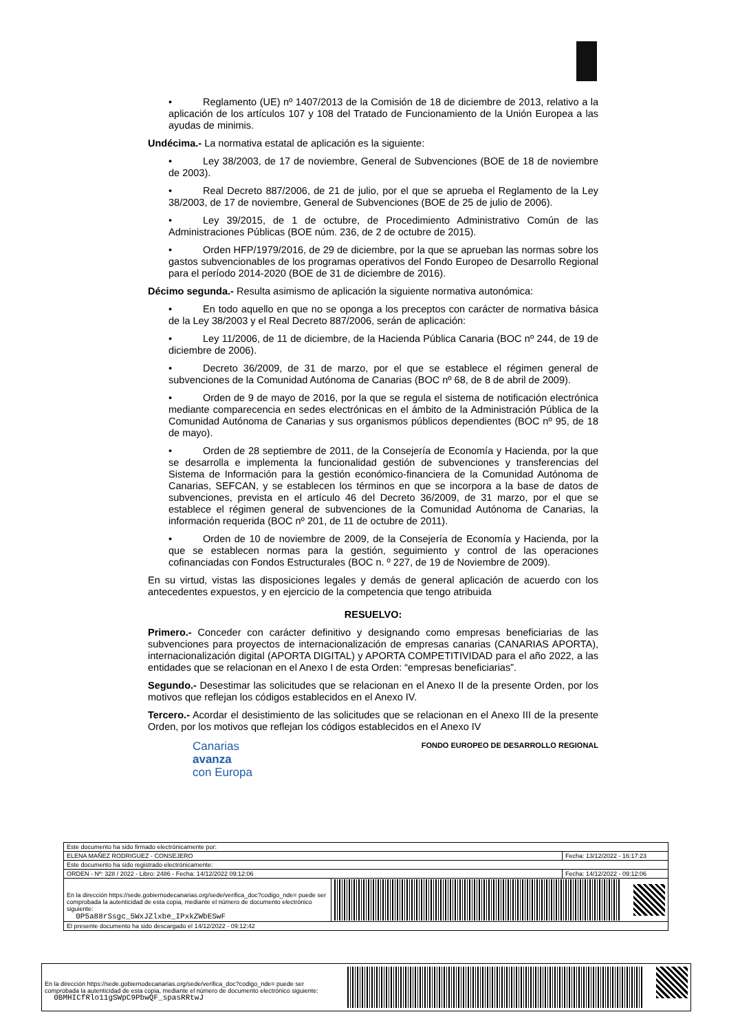• Reglamento (UE) nº 1407/2013 de la Comisión de 18 de diciembre de 2013, relativo a la aplicación de los artículos 107 y 108 del Tratado de Funcionamiento de la Unión Europea a las ayudas de minimis.
Undécima.- La normativa estatal de aplicación es la siguiente:
• Ley 38/2003, de 17 de noviembre, General de Subvenciones (BOE de 18 de noviembre de 2003).
• Real Decreto 887/2006, de 21 de julio, por el que se aprueba el Reglamento de la Ley 38/2003, de 17 de noviembre, General de Subvenciones (BOE de 25 de julio de 2006).
• Ley 39/2015, de 1 de octubre, de Procedimiento Administrativo Común de las Administraciones Públicas (BOE núm. 236, de 2 de octubre de 2015).
• Orden HFP/1979/2016, de 29 de diciembre, por la que se aprueban las normas sobre los gastos subvencionables de los programas operativos del Fondo Europeo de Desarrollo Regional para el período 2014-2020 (BOE de 31 de diciembre de 2016).
Décimo segunda.- Resulta asimismo de aplicación la siguiente normativa autonómica:
• En todo aquello en que no se oponga a los preceptos con carácter de normativa básica de la Ley 38/2003 y el Real Decreto 887/2006, serán de aplicación:
• Ley 11/2006, de 11 de diciembre, de la Hacienda Pública Canaria (BOC nº 244, de 19 de diciembre de 2006).
• Decreto 36/2009, de 31 de marzo, por el que se establece el régimen general de subvenciones de la Comunidad Autónoma de Canarias (BOC nº 68, de 8 de abril de 2009).
• Orden de 9 de mayo de 2016, por la que se regula el sistema de notificación electrónica mediante comparecencia en sedes electrónicas en el ámbito de la Administración Pública de la Comunidad Autónoma de Canarias y sus organismos públicos dependientes (BOC nº 95, de 18 de mayo).
• Orden de 28 septiembre de 2011, de la Consejería de Economía y Hacienda, por la que se desarrolla e implementa la funcionalidad gestión de subvenciones y transferencias del Sistema de Información para la gestión económico-financiera de la Comunidad Autónoma de Canarias, SEFCAN, y se establecen los términos en que se incorpora a la base de datos de subvenciones, prevista en el artículo 46 del Decreto 36/2009, de 31 marzo, por el que se establece el régimen general de subvenciones de la Comunidad Autónoma de Canarias, la información requerida (BOC nº 201, de 11 de octubre de 2011).
• Orden de 10 de noviembre de 2009, de la Consejería de Economía y Hacienda, por la que se establecen normas para la gestión, seguimiento y control de las operaciones cofinanciadas con Fondos Estructurales (BOC n. º 227, de 19 de Noviembre de 2009).
En su virtud, vistas las disposiciones legales y demás de general aplicación de acuerdo con los antecedentes expuestos, y en ejercicio de la competencia que tengo atribuida
RESUELVO:
Primero.- Conceder con carácter definitivo y designando como empresas beneficiarias de las subvenciones para proyectos de internacionalización de empresas canarias (CANARIAS APORTA), internacionalización digital (APORTA DIGITAL) y APORTA COMPETITIVIDAD para el año 2022, a las entidades que se relacionan en el Anexo I de esta Orden: “empresas beneficiarias”.
Segundo.- Desestimar las solicitudes que se relacionan en el Anexo II de la presente Orden, por los motivos que reflejan los códigos establecidos en el Anexo IV.
Tercero.- Acordar el desistimiento de las solicitudes que se relacionan en el Anexo III de la presente Orden, por los motivos que reflejan los códigos establecidos en el Anexo IV
Canarias
avanza
con Europa
FONDO EUROPEO DE DESARROLLO REGIONAL
| Este documento ha sido firmado electrónicamente por: | | |
| ELENA MAÑEZ RODRIGUEZ - CONSEJERO | | Fecha: 13/12/2022 - 16:17:23 |
| Este documento ha sido registrado electrónicamente: | | |
| ORDEN - Nº: 328 / 2022 - Libro: 2486 - Fecha: 14/12/2022 09:12:06 | | Fecha: 14/12/2022 - 09:12:06 |
| En la dirección https://sede.gobiernodecanarias.org/sede/verifica_doc?codigo_nde= puede ser comprobada la autenticidad de esta copia, mediante el número de documento electrónico siguiente: 0P5a88rSsgc_5WxJZlxbe_IPxkZWbESwF | | |
| El presente documento ha sido descargado el 14/12/2022 - 09:12:42 | | |
En la dirección https://sede.gobiernodecanarias.org/sede/verifica_doc?codigo_nde= puede ser comprobada la autenticidad de esta copia, mediante el número de documento electrónico siguiente:
0BMHICfRlo11gSWpC9PbwQF_spasRRtwJ